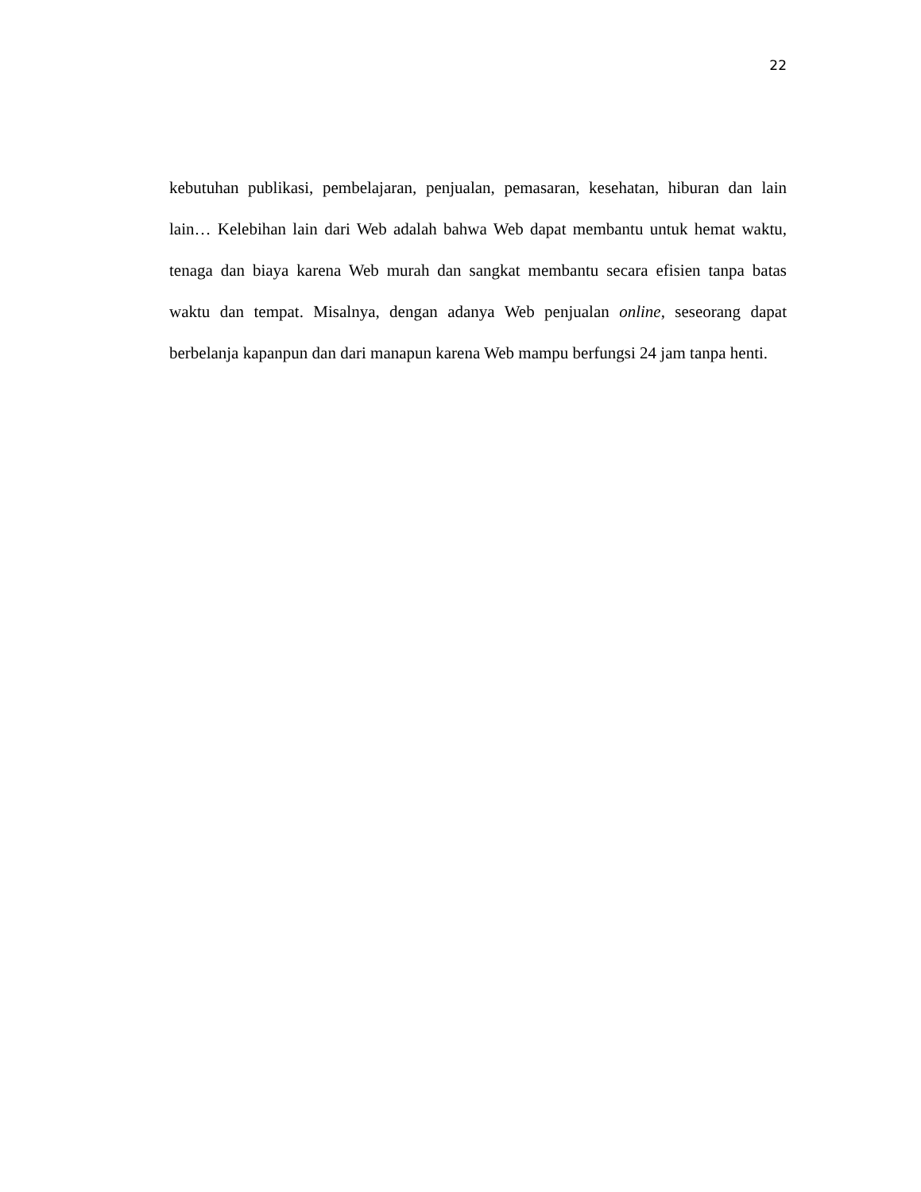22
kebutuhan publikasi, pembelajaran, penjualan, pemasaran, kesehatan, hiburan dan lain lain… Kelebihan lain dari Web adalah bahwa Web dapat membantu untuk hemat waktu, tenaga dan biaya karena Web murah dan sangkat membantu secara efisien tanpa batas waktu dan tempat. Misalnya, dengan adanya Web penjualan online, seseorang dapat berbelanja kapanpun dan dari manapun karena Web mampu berfungsi 24 jam tanpa henti.